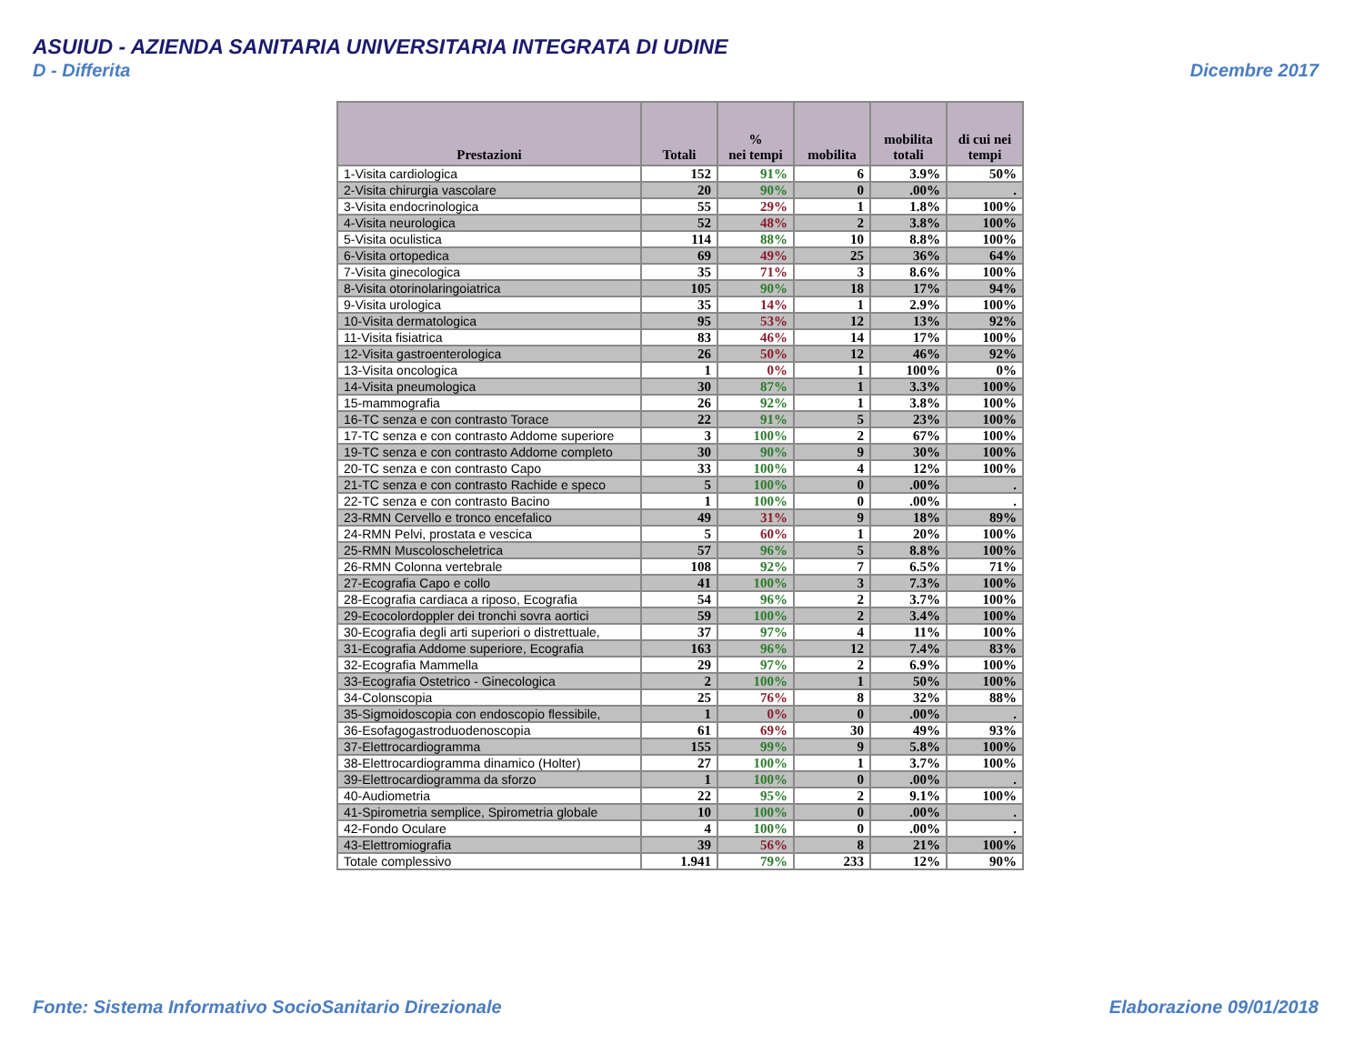ASUIUD - AZIENDA SANITARIA UNIVERSITARIA INTEGRATA DI UDINE
D - Differita Dicembre 2017
| Prestazioni | Totali | % nei tempi | mobilita | mobilita totali | di cui nei tempi |
| --- | --- | --- | --- | --- | --- |
| 1-Visita cardiologica | 152 | 91% | 6 | 3.9% | 50% |
| 2-Visita chirurgia vascolare | 20 | 90% | 0 | .00% | . |
| 3-Visita endocrinologica | 55 | 29% | 1 | 1.8% | 100% |
| 4-Visita neurologica | 52 | 48% | 2 | 3.8% | 100% |
| 5-Visita oculistica | 114 | 88% | 10 | 8.8% | 100% |
| 6-Visita ortopedica | 69 | 49% | 25 | 36% | 64% |
| 7-Visita ginecologica | 35 | 71% | 3 | 8.6% | 100% |
| 8-Visita otorinolaringoiatrica | 105 | 90% | 18 | 17% | 94% |
| 9-Visita urologica | 35 | 14% | 1 | 2.9% | 100% |
| 10-Visita dermatologica | 95 | 53% | 12 | 13% | 92% |
| 11-Visita fisiatrica | 83 | 46% | 14 | 17% | 100% |
| 12-Visita gastroenterologica | 26 | 50% | 12 | 46% | 92% |
| 13-Visita oncologica | 1 | 0% | 1 | 100% | 0% |
| 14-Visita pneumologica | 30 | 87% | 1 | 3.3% | 100% |
| 15-mammografia | 26 | 92% | 1 | 3.8% | 100% |
| 16-TC senza e con contrasto Torace | 22 | 91% | 5 | 23% | 100% |
| 17-TC senza e con contrasto Addome superiore | 3 | 100% | 2 | 67% | 100% |
| 19-TC senza e con contrasto Addome completo | 30 | 90% | 9 | 30% | 100% |
| 20-TC senza e con contrasto Capo | 33 | 100% | 4 | 12% | 100% |
| 21-TC senza e con contrasto Rachide e speco | 5 | 100% | 0 | .00% | . |
| 22-TC senza e con contrasto Bacino | 1 | 100% | 0 | .00% | . |
| 23-RMN Cervello e tronco encefalico | 49 | 31% | 9 | 18% | 89% |
| 24-RMN Pelvi, prostata e vescica | 5 | 60% | 1 | 20% | 100% |
| 25-RMN Muscoloscheletrica | 57 | 96% | 5 | 8.8% | 100% |
| 26-RMN Colonna vertebrale | 108 | 92% | 7 | 6.5% | 71% |
| 27-Ecografia Capo e collo | 41 | 100% | 3 | 7.3% | 100% |
| 28-Ecografia cardiaca a riposo, Ecografia | 54 | 96% | 2 | 3.7% | 100% |
| 29-Ecocolordoppler dei tronchi sovra aortici | 59 | 100% | 2 | 3.4% | 100% |
| 30-Ecografia degli arti superiori o distrettuale, | 37 | 97% | 4 | 11% | 100% |
| 31-Ecografia Addome superiore, Ecografia | 163 | 96% | 12 | 7.4% | 83% |
| 32-Ecografia Mammella | 29 | 97% | 2 | 6.9% | 100% |
| 33-Ecografia Ostetrico - Ginecologica | 2 | 100% | 1 | 50% | 100% |
| 34-Colonscopia | 25 | 76% | 8 | 32% | 88% |
| 35-Sigmoidoscopia con endoscopio flessibile, | 1 | 0% | 0 | .00% | . |
| 36-Esofagogastroduodenoscopia | 61 | 69% | 30 | 49% | 93% |
| 37-Elettrocardiogramma | 155 | 99% | 9 | 5.8% | 100% |
| 38-Elettrocardiogramma dinamico (Holter) | 27 | 100% | 1 | 3.7% | 100% |
| 39-Elettrocardiogramma da sforzo | 1 | 100% | 0 | .00% | . |
| 40-Audiometria | 22 | 95% | 2 | 9.1% | 100% |
| 41-Spirometria semplice, Spirometria globale | 10 | 100% | 0 | .00% | . |
| 42-Fondo Oculare | 4 | 100% | 0 | .00% | . |
| 43-Elettromiografia | 39 | 56% | 8 | 21% | 100% |
| Totale complessivo | 1.941 | 79% | 233 | 12% | 90% |
Fonte: Sistema Informativo SocioSanitario Direzionale Elaborazione 09/01/2018